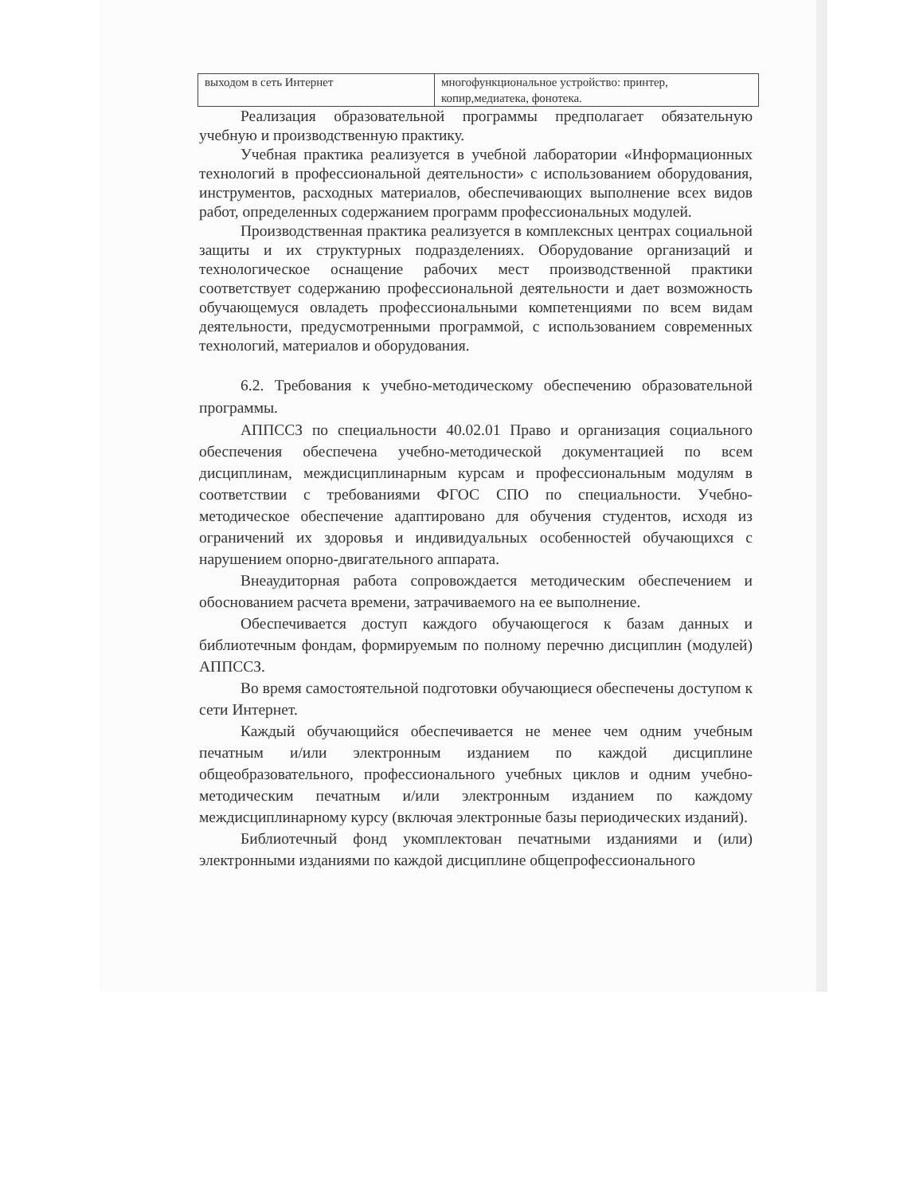| выходом в сеть Интернет | многофункциональное устройство: принтер, копир,медиатека, фонотека. |
Реализация образовательной программы предполагает обязательную учебную и производственную практику.
Учебная практика реализуется в учебной лаборатории «Информационных технологий в профессиональной деятельности» с использованием оборудования, инструментов, расходных материалов, обеспечивающих выполнение всех видов работ, определенных содержанием программ профессиональных модулей.
Производственная практика реализуется в комплексных центрах социальной защиты и их структурных подразделениях. Оборудование организаций и технологическое оснащение рабочих мест производственной практики соответствует содержанию профессиональной деятельности и дает возможность обучающемуся овладеть профессиональными компетенциями по всем видам деятельности, предусмотренными программой, с использованием современных технологий, материалов и оборудования.
6.2. Требования к учебно-методическому обеспечению образовательной программы.
АППССЗ по специальности 40.02.01 Право и организация социального обеспечения обеспечена учебно-методической документацией по всем дисциплинам, междисциплинарным курсам и профессиональным модулям в соответствии с требованиями ФГОС СПО по специальности. Учебно-методическое обеспечение адаптировано для обучения студентов, исходя из ограничений их здоровья и индивидуальных особенностей обучающихся с нарушением опорно-двигательного аппарата.
Внеаудиторная работа сопровождается методическим обеспечением и обоснованием расчета времени, затрачиваемого на ее выполнение.
Обеспечивается доступ каждого обучающегося к базам данных и библиотечным фондам, формируемым по полному перечню дисциплин (модулей) АППССЗ.
Во время самостоятельной подготовки обучающиеся обеспечены доступом к сети Интернет.
Каждый обучающийся обеспечивается не менее чем одним учебным печатным и/или электронным изданием по каждой дисциплине общеобразовательного, профессионального учебных циклов и одним учебно-методическим печатным и/или электронным изданием по каждому междисциплинарному курсу (включая электронные базы периодических изданий).
Библиотечный фонд укомплектован печатными изданиями и (или) электронными изданиями по каждой дисциплине общепрофессионального